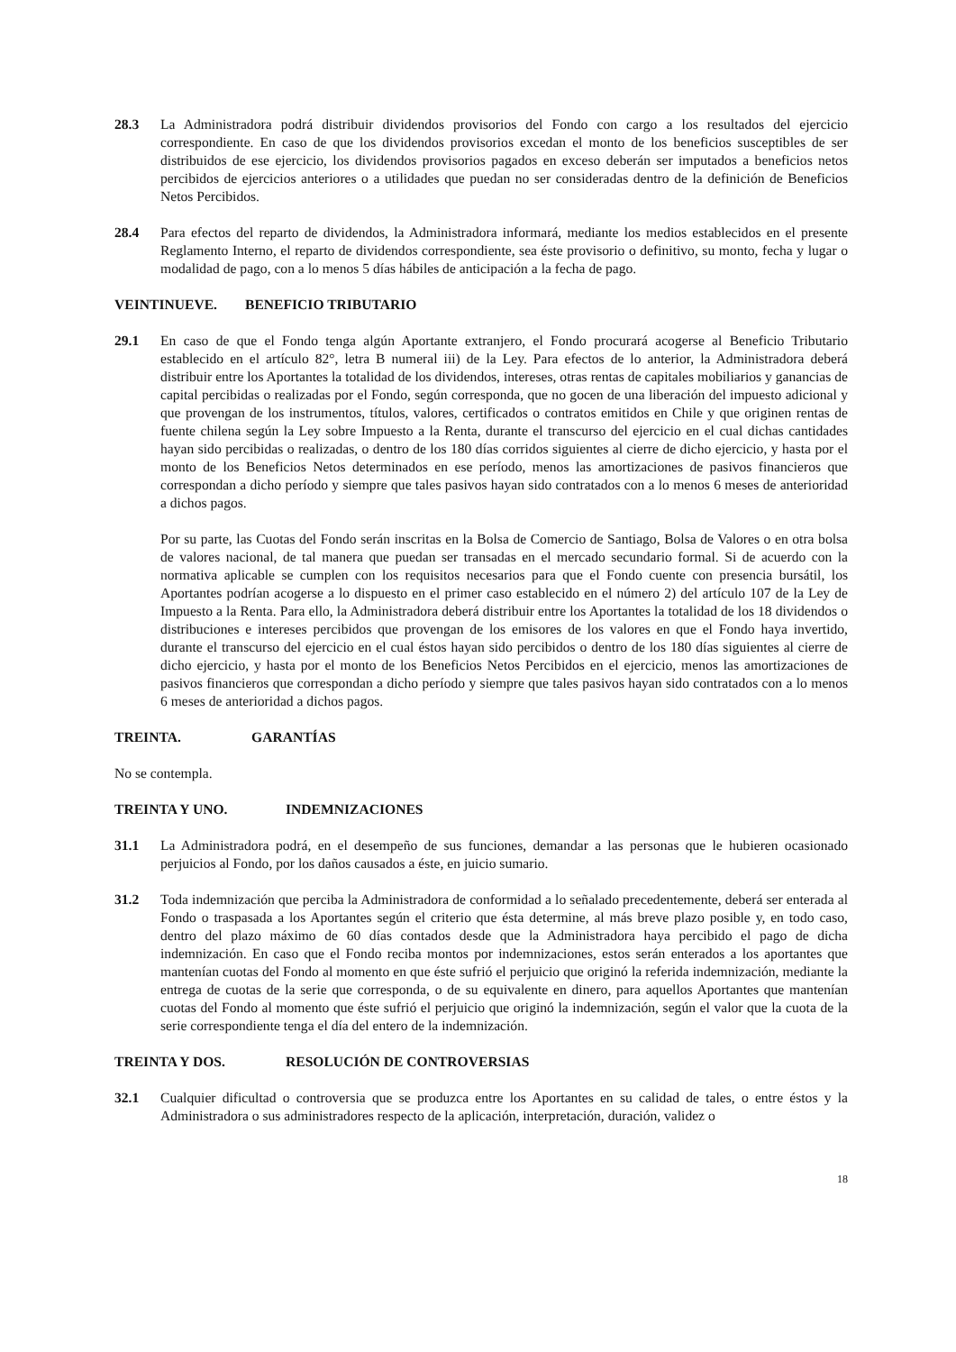28.3 La Administradora podrá distribuir dividendos provisorios del Fondo con cargo a los resultados del ejercicio correspondiente. En caso de que los dividendos provisorios excedan el monto de los beneficios susceptibles de ser distribuidos de ese ejercicio, los dividendos provisorios pagados en exceso deberán ser imputados a beneficios netos percibidos de ejercicios anteriores o a utilidades que puedan no ser consideradas dentro de la definición de Beneficios Netos Percibidos.
28.4 Para efectos del reparto de dividendos, la Administradora informará, mediante los medios establecidos en el presente Reglamento Interno, el reparto de dividendos correspondiente, sea éste provisorio o definitivo, su monto, fecha y lugar o modalidad de pago, con a lo menos 5 días hábiles de anticipación a la fecha de pago.
VEINTINUEVE. BENEFICIO TRIBUTARIO
29.1 En caso de que el Fondo tenga algún Aportante extranjero, el Fondo procurará acogerse al Beneficio Tributario establecido en el artículo 82°, letra B numeral iii) de la Ley. Para efectos de lo anterior, la Administradora deberá distribuir entre los Aportantes la totalidad de los dividendos, intereses, otras rentas de capitales mobiliarios y ganancias de capital percibidas o realizadas por el Fondo, según corresponda, que no gocen de una liberación del impuesto adicional y que provengan de los instrumentos, títulos, valores, certificados o contratos emitidos en Chile y que originen rentas de fuente chilena según la Ley sobre Impuesto a la Renta, durante el transcurso del ejercicio en el cual dichas cantidades hayan sido percibidas o realizadas, o dentro de los 180 días corridos siguientes al cierre de dicho ejercicio, y hasta por el monto de los Beneficios Netos determinados en ese período, menos las amortizaciones de pasivos financieros que correspondan a dicho período y siempre que tales pasivos hayan sido contratados con a lo menos 6 meses de anterioridad a dichos pagos.
Por su parte, las Cuotas del Fondo serán inscritas en la Bolsa de Comercio de Santiago, Bolsa de Valores o en otra bolsa de valores nacional, de tal manera que puedan ser transadas en el mercado secundario formal. Si de acuerdo con la normativa aplicable se cumplen con los requisitos necesarios para que el Fondo cuente con presencia bursátil, los Aportantes podrían acogerse a lo dispuesto en el primer caso establecido en el número 2) del artículo 107 de la Ley de Impuesto a la Renta. Para ello, la Administradora deberá distribuir entre los Aportantes la totalidad de los 18 dividendos o distribuciones e intereses percibidos que provengan de los emisores de los valores en que el Fondo haya invertido, durante el transcurso del ejercicio en el cual éstos hayan sido percibidos o dentro de los 180 días siguientes al cierre de dicho ejercicio, y hasta por el monto de los Beneficios Netos Percibidos en el ejercicio, menos las amortizaciones de pasivos financieros que correspondan a dicho período y siempre que tales pasivos hayan sido contratados con a lo menos 6 meses de anterioridad a dichos pagos.
TREINTA. GARANTÍAS
No se contempla.
TREINTA Y UNO. INDEMNIZACIONES
31.1 La Administradora podrá, en el desempeño de sus funciones, demandar a las personas que le hubieren ocasionado perjuicios al Fondo, por los daños causados a éste, en juicio sumario.
31.2 Toda indemnización que perciba la Administradora de conformidad a lo señalado precedentemente, deberá ser enterada al Fondo o traspasada a los Aportantes según el criterio que ésta determine, al más breve plazo posible y, en todo caso, dentro del plazo máximo de 60 días contados desde que la Administradora haya percibido el pago de dicha indemnización. En caso que el Fondo reciba montos por indemnizaciones, estos serán enterados a los aportantes que mantenían cuotas del Fondo al momento en que éste sufrió el perjuicio que originó la referida indemnización, mediante la entrega de cuotas de la serie que corresponda, o de su equivalente en dinero, para aquellos Aportantes que mantenían cuotas del Fondo al momento que éste sufrió el perjuicio que originó la indemnización, según el valor que la cuota de la serie correspondiente tenga el día del entero de la indemnización.
TREINTA Y DOS. RESOLUCIÓN DE CONTROVERSIAS
32.1 Cualquier dificultad o controversia que se produzca entre los Aportantes en su calidad de tales, o entre éstos y la Administradora o sus administradores respecto de la aplicación, interpretación, duración, validez o
18